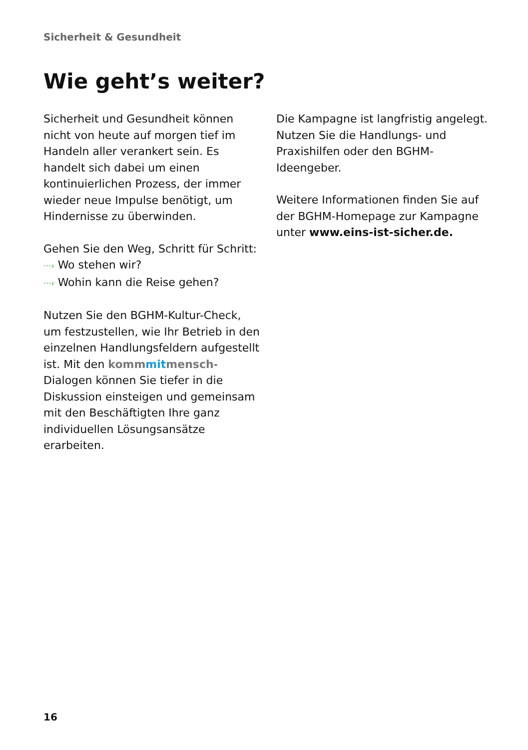Sicherheit & Gesundheit
Wie geht’s weiter?
Sicherheit und Gesundheit können nicht von heute auf morgen tief im Handeln aller verankert sein. Es handelt sich dabei um einen kontinuierlichen Prozess, der immer wieder neue Impulse benötigt, um Hindernisse zu überwinden.
Gehen Sie den Weg, Schritt für Schritt:
···› Wo stehen wir?
···› Wohin kann die Reise gehen?
Nutzen Sie den BGHM-Kultur-Check, um festzustellen, wie Ihr Betrieb in den einzelnen Handlungsfeldern aufgestellt ist. Mit den komm mit mensch-Dialogen können Sie tiefer in die Diskussion einsteigen und gemeinsam mit den Beschäftigten Ihre ganz individuellen Lösungsansätze erarbeiten.
Die Kampagne ist langfristig angelegt. Nutzen Sie die Handlungs- und Praxishilfen oder den BGHM-Ideengeber.
Weitere Informationen finden Sie auf der BGHM-Homepage zur Kampagne unter www.eins-ist-sicher.de.
16